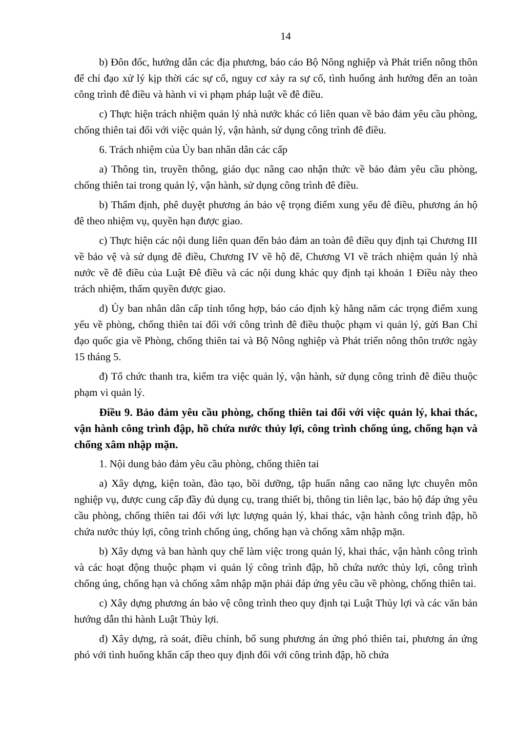14
b) Đôn đốc, hướng dẫn các địa phương, báo cáo Bộ Nông nghiệp và Phát triển nông thôn để chỉ đạo xử lý kịp thời các sự cố, nguy cơ xảy ra sự cố, tình huống ảnh hưởng đến an toàn công trình đê điều và hành vi vi phạm pháp luật về đê điều.
c) Thực hiện trách nhiệm quản lý nhà nước khác có liên quan về bảo đảm yêu cầu phòng, chống thiên tai đối với việc quản lý, vận hành, sử dụng công trình đê điều.
6. Trách nhiệm của Ủy ban nhân dân các cấp
a) Thông tin, truyền thông, giáo dục nâng cao nhận thức về bảo đảm yêu cầu phòng, chống thiên tai trong quản lý, vận hành, sử dụng công trình đê điều.
b) Thẩm định, phê duyệt phương án bảo vệ trọng điểm xung yếu đê điều, phương án hộ đê theo nhiệm vụ, quyền hạn được giao.
c) Thực hiện các nội dung liên quan đến bảo đảm an toàn đê điều quy định tại Chương III về bảo vệ và sử dụng đê điều, Chương IV về hộ đê, Chương VI về trách nhiệm quản lý nhà nước về đê điều của Luật Đê điều và các nội dung khác quy định tại khoản 1 Điều này theo trách nhiệm, thẩm quyền được giao.
d) Ủy ban nhân dân cấp tỉnh tổng hợp, báo cáo định kỳ hằng năm các trọng điểm xung yếu về phòng, chống thiên tai đối với công trình đê điều thuộc phạm vi quản lý, gửi Ban Chỉ đạo quốc gia về Phòng, chống thiên tai và Bộ Nông nghiệp và Phát triển nông thôn trước ngày 15 tháng 5.
đ) Tổ chức thanh tra, kiểm tra việc quản lý, vận hành, sử dụng công trình đê điều thuộc phạm vi quản lý.
Điều 9. Bảo đảm yêu cầu phòng, chống thiên tai đối với việc quản lý, khai thác, vận hành công trình đập, hồ chứa nước thủy lợi, công trình chống úng, chống hạn và chống xâm nhập mặn.
1. Nội dung bảo đảm yêu cầu phòng, chống thiên tai
a) Xây dựng, kiện toàn, đào tạo, bồi dưỡng, tập huấn nâng cao năng lực chuyên môn nghiệp vụ, được cung cấp đầy đủ dụng cụ, trang thiết bị, thông tin liên lạc, bảo hộ đáp ứng yêu cầu phòng, chống thiên tai đối với lực lượng quản lý, khai thác, vận hành công trình đập, hồ chứa nước thủy lợi, công trình chống úng, chống hạn và chống xâm nhập mặn.
b) Xây dựng và ban hành quy chế làm việc trong quản lý, khai thác, vận hành công trình và các hoạt động thuộc phạm vi quản lý công trình đập, hồ chứa nước thủy lợi, công trình chống úng, chống hạn và chống xâm nhập mặn phải đáp ứng yêu cầu về phòng, chống thiên tai.
c) Xây dựng phương án bảo vệ công trình theo quy định tại Luật Thủy lợi và các văn bản hướng dẫn thi hành Luật Thủy lợi.
d) Xây dựng, rà soát, điều chỉnh, bổ sung phương án ứng phó thiên tai, phương án ứng phó với tình huống khẩn cấp theo quy định đối với công trình đập, hồ chứa